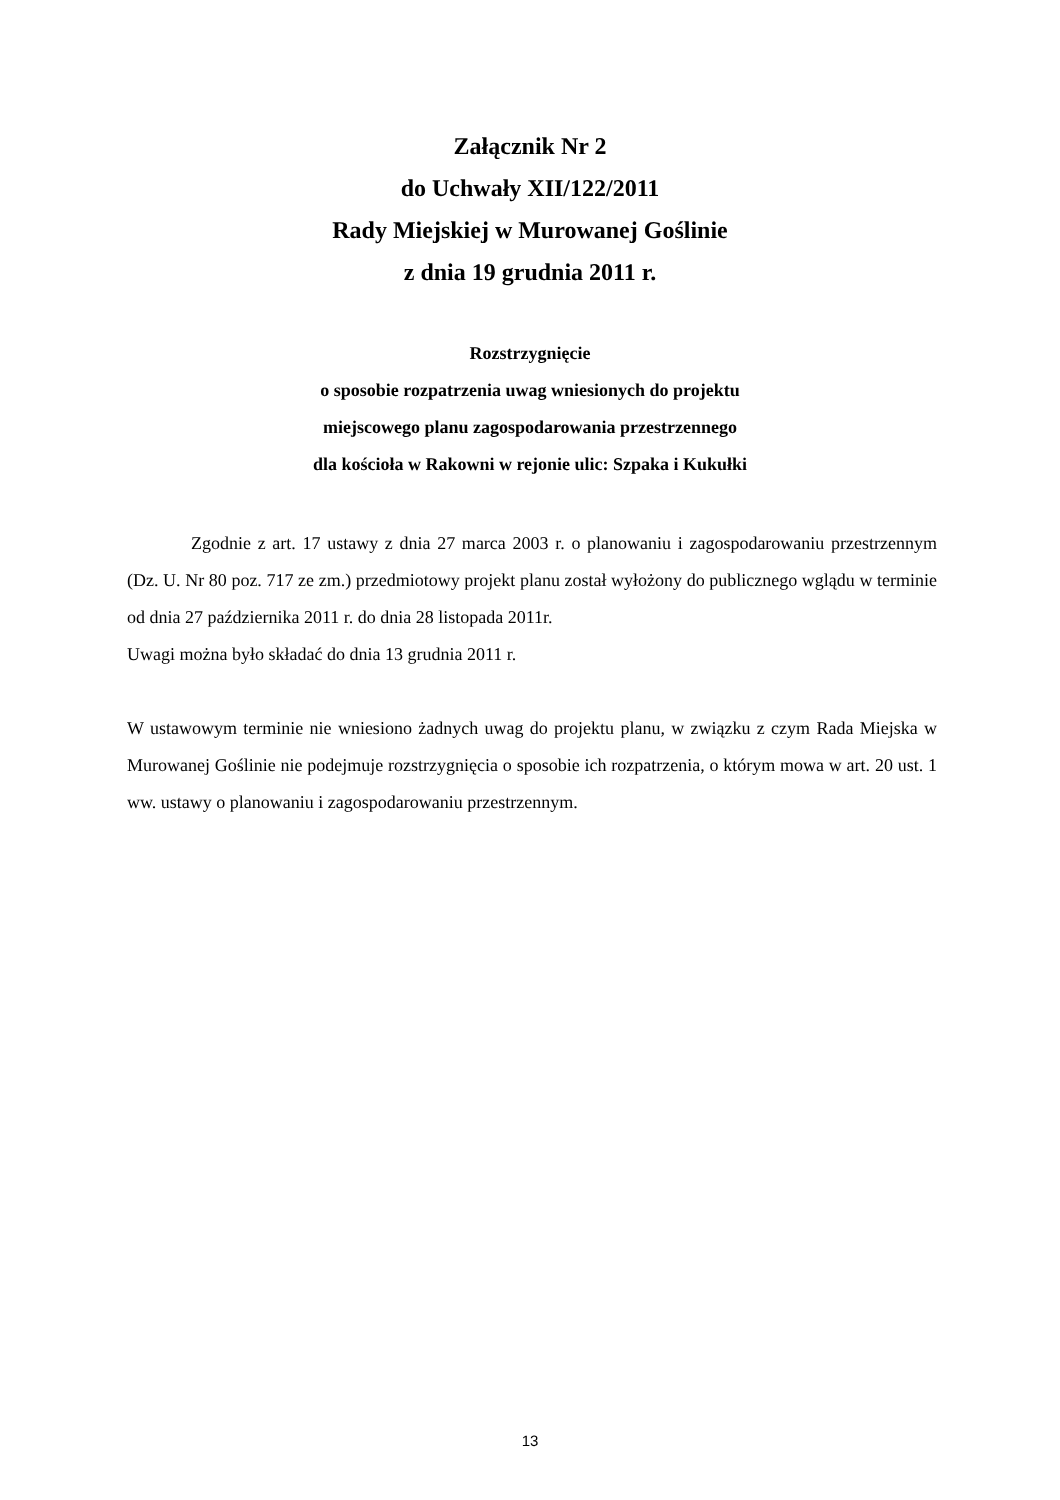Załącznik Nr 2
do Uchwały XII/122/2011
Rady Miejskiej w Murowanej Goślinie
z dnia 19 grudnia 2011 r.
Rozstrzygnięcie
o sposobie rozpatrzenia uwag wniesionych do projektu
miejscowego planu zagospodarowania przestrzennego
dla kościoła w Rakowni w rejonie ulic: Szpaka i Kukułki
Zgodnie z art. 17 ustawy z dnia 27 marca 2003 r. o planowaniu i zagospodarowaniu przestrzennym (Dz. U. Nr 80 poz. 717 ze zm.) przedmiotowy projekt planu został wyłożony do publicznego wglądu w terminie od dnia 27 października 2011 r. do dnia 28 listopada 2011r.
Uwagi można było składać do dnia 13 grudnia 2011 r.
W ustawowym terminie nie wniesiono żadnych uwag do projektu planu, w związku z czym Rada Miejska w Murowanej Goślinie nie podejmuje rozstrzygnięcia o sposobie ich rozpatrzenia, o którym mowa w art. 20 ust. 1 ww. ustawy o planowaniu i zagospodarowaniu przestrzennym.
13